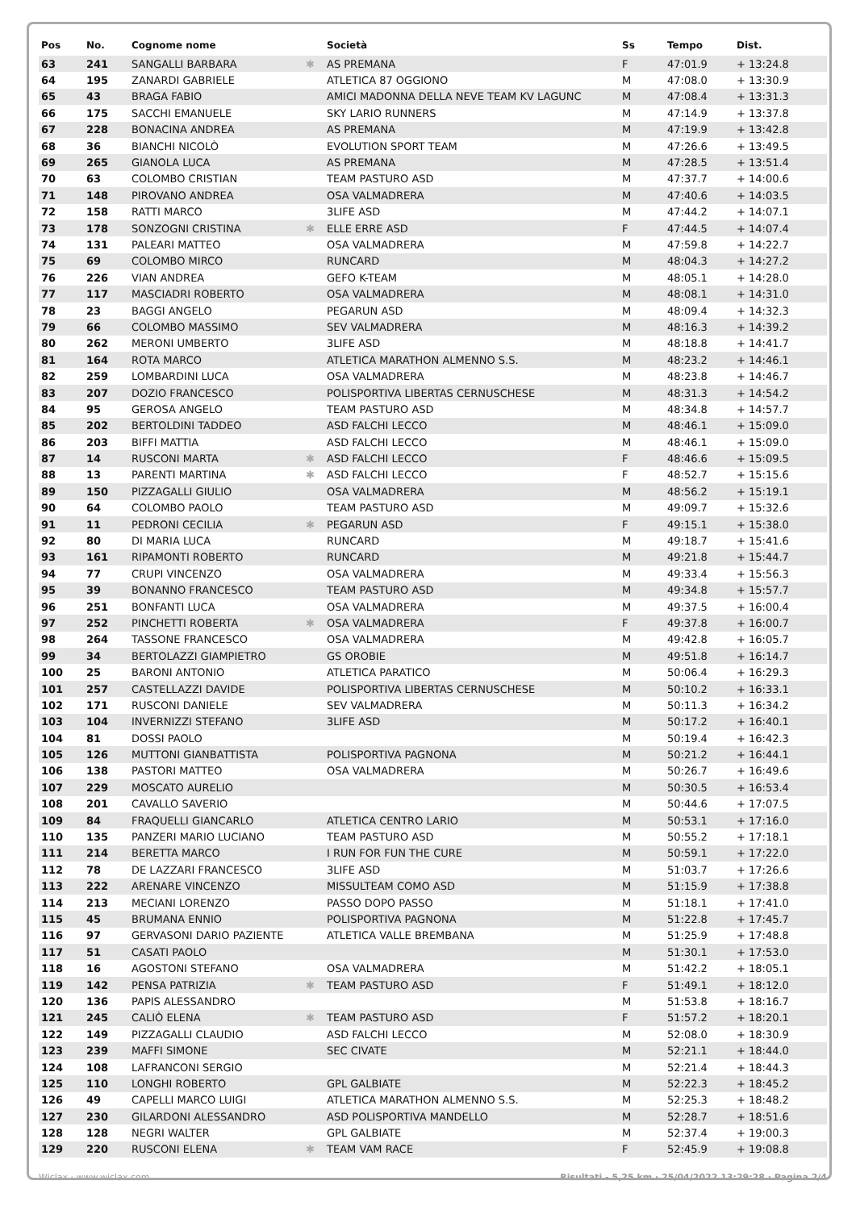| Pos | No. | Cognome nome | | Società | Ss | Tempo | Dist. |
| --- | --- | --- | --- | --- | --- | --- | --- |
| 63 | 241 | SANGALLI BARBARA | ✱ | AS PREMANA | F | 47:01.9 | + 13:24.8 |
| 64 | 195 | ZANARDI GABRIELE | | ATLETICA 87 OGGIONO | M | 47:08.0 | + 13:30.9 |
| 65 | 43 | BRAGA FABIO | | AMICI MADONNA DELLA NEVE TEAM KV LAGUNC | M | 47:08.4 | + 13:31.3 |
| 66 | 175 | SACCHI EMANUELE | | SKY LARIO RUNNERS | M | 47:14.9 | + 13:37.8 |
| 67 | 228 | BONACINA ANDREA | | AS PREMANA | M | 47:19.9 | + 13:42.8 |
| 68 | 36 | BIANCHI NICOLÒ | | EVOLUTION SPORT TEAM | M | 47:26.6 | + 13:49.5 |
| 69 | 265 | GIANOLA LUCA | | AS PREMANA | M | 47:28.5 | + 13:51.4 |
| 70 | 63 | COLOMBO CRISTIAN | | TEAM PASTURO ASD | M | 47:37.7 | + 14:00.6 |
| 71 | 148 | PIROVANO ANDREA | | OSA VALMADRERA | M | 47:40.6 | + 14:03.5 |
| 72 | 158 | RATTI MARCO | | 3LIFE ASD | M | 47:44.2 | + 14:07.1 |
| 73 | 178 | SONZOGNI CRISTINA | ✱ | ELLE ERRE ASD | F | 47:44.5 | + 14:07.4 |
| 74 | 131 | PALEARI MATTEO | | OSA VALMADRERA | M | 47:59.8 | + 14:22.7 |
| 75 | 69 | COLOMBO MIRCO | | RUNCARD | M | 48:04.3 | + 14:27.2 |
| 76 | 226 | VIAN ANDREA | | GEFO K-TEAM | M | 48:05.1 | + 14:28.0 |
| 77 | 117 | MASCIADRI ROBERTO | | OSA VALMADRERA | M | 48:08.1 | + 14:31.0 |
| 78 | 23 | BAGGI ANGELO | | PEGARUN ASD | M | 48:09.4 | + 14:32.3 |
| 79 | 66 | COLOMBO MASSIMO | | SEV VALMADRERA | M | 48:16.3 | + 14:39.2 |
| 80 | 262 | MERONI UMBERTO | | 3LIFE ASD | M | 48:18.8 | + 14:41.7 |
| 81 | 164 | ROTA MARCO | | ATLETICA MARATHON ALMENNO S.S. | M | 48:23.2 | + 14:46.1 |
| 82 | 259 | LOMBARDINI LUCA | | OSA VALMADRERA | M | 48:23.8 | + 14:46.7 |
| 83 | 207 | DOZIO FRANCESCO | | POLISPORTIVA LIBERTAS CERNUSCHESE | M | 48:31.3 | + 14:54.2 |
| 84 | 95 | GEROSA ANGELO | | TEAM PASTURO ASD | M | 48:34.8 | + 14:57.7 |
| 85 | 202 | BERTOLDINI TADDEO | | ASD FALCHI LECCO | M | 48:46.1 | + 15:09.0 |
| 86 | 203 | BIFFI MATTIA | | ASD FALCHI LECCO | M | 48:46.1 | + 15:09.0 |
| 87 | 14 | RUSCONI MARTA | ✱ | ASD FALCHI LECCO | F | 48:46.6 | + 15:09.5 |
| 88 | 13 | PARENTI MARTINA | ✱ | ASD FALCHI LECCO | F | 48:52.7 | + 15:15.6 |
| 89 | 150 | PIZZAGALLI GIULIO | | OSA VALMADRERA | M | 48:56.2 | + 15:19.1 |
| 90 | 64 | COLOMBO PAOLO | | TEAM PASTURO ASD | M | 49:09.7 | + 15:32.6 |
| 91 | 11 | PEDRONI CECILIA | ✱ | PEGARUN ASD | F | 49:15.1 | + 15:38.0 |
| 92 | 80 | DI MARIA LUCA | | RUNCARD | M | 49:18.7 | + 15:41.6 |
| 93 | 161 | RIPAMONTI ROBERTO | | RUNCARD | M | 49:21.8 | + 15:44.7 |
| 94 | 77 | CRUPI VINCENZO | | OSA VALMADRERA | M | 49:33.4 | + 15:56.3 |
| 95 | 39 | BONANNO FRANCESCO | | TEAM PASTURO ASD | M | 49:34.8 | + 15:57.7 |
| 96 | 251 | BONFANTI LUCA | | OSA VALMADRERA | M | 49:37.5 | + 16:00.4 |
| 97 | 252 | PINCHETTI ROBERTA | ✱ | OSA VALMADRERA | F | 49:37.8 | + 16:00.7 |
| 98 | 264 | TASSONE FRANCESCO | | OSA VALMADRERA | M | 49:42.8 | + 16:05.7 |
| 99 | 34 | BERTOLAZZI GIAMPIETRO | | GS OROBIE | M | 49:51.8 | + 16:14.7 |
| 100 | 25 | BARONI ANTONIO | | ATLETICA PARATICO | M | 50:06.4 | + 16:29.3 |
| 101 | 257 | CASTELLAZZI DAVIDE | | POLISPORTIVA LIBERTAS CERNUSCHESE | M | 50:10.2 | + 16:33.1 |
| 102 | 171 | RUSCONI DANIELE | | SEV VALMADRERA | M | 50:11.3 | + 16:34.2 |
| 103 | 104 | INVERNIZZI STEFANO | | 3LIFE ASD | M | 50:17.2 | + 16:40.1 |
| 104 | 81 | DOSSI PAOLO | | | M | 50:19.4 | + 16:42.3 |
| 105 | 126 | MUTTONI GIANBATTISTA | | POLISPORTIVA PAGNONA | M | 50:21.2 | + 16:44.1 |
| 106 | 138 | PASTORI MATTEO | | OSA VALMADRERA | M | 50:26.7 | + 16:49.6 |
| 107 | 229 | MOSCATO AURELIO | | | M | 50:30.5 | + 16:53.4 |
| 108 | 201 | CAVALLO SAVERIO | | | M | 50:44.6 | + 17:07.5 |
| 109 | 84 | FRAQUELLI GIANCARLO | | ATLETICA CENTRO LARIO | M | 50:53.1 | + 17:16.0 |
| 110 | 135 | PANZERI MARIO LUCIANO | | TEAM PASTURO ASD | M | 50:55.2 | + 17:18.1 |
| 111 | 214 | BERETTA MARCO | | I RUN FOR FUN THE CURE | M | 50:59.1 | + 17:22.0 |
| 112 | 78 | DE LAZZARI FRANCESCO | | 3LIFE ASD | M | 51:03.7 | + 17:26.6 |
| 113 | 222 | ARENARE VINCENZO | | MISSULTEAM COMO ASD | M | 51:15.9 | + 17:38.8 |
| 114 | 213 | MECIANI LORENZO | | PASSO DOPO PASSO | M | 51:18.1 | + 17:41.0 |
| 115 | 45 | BRUMANA ENNIO | | POLISPORTIVA PAGNONA | M | 51:22.8 | + 17:45.7 |
| 116 | 97 | GERVASONI DARIO PAZIENTE | | ATLETICA VALLE BREMBANA | M | 51:25.9 | + 17:48.8 |
| 117 | 51 | CASATI PAOLO | | | M | 51:30.1 | + 17:53.0 |
| 118 | 16 | AGOSTONI STEFANO | | OSA VALMADRERA | M | 51:42.2 | + 18:05.1 |
| 119 | 142 | PENSA PATRIZIA | ✱ | TEAM PASTURO ASD | F | 51:49.1 | + 18:12.0 |
| 120 | 136 | PAPIS ALESSANDRO | | | M | 51:53.8 | + 18:16.7 |
| 121 | 245 | CALIÒ ELENA | ✱ | TEAM PASTURO ASD | F | 51:57.2 | + 18:20.1 |
| 122 | 149 | PIZZAGALLI CLAUDIO | | ASD FALCHI LECCO | M | 52:08.0 | + 18:30.9 |
| 123 | 239 | MAFFI SIMONE | | SEC CIVATE | M | 52:21.1 | + 18:44.0 |
| 124 | 108 | LAFRANCONI SERGIO | | | M | 52:21.4 | + 18:44.3 |
| 125 | 110 | LONGHI ROBERTO | | GPL GALBIATE | M | 52:22.3 | + 18:45.2 |
| 126 | 49 | CAPELLI MARCO LUIGI | | ATLETICA MARATHON ALMENNO S.S. | M | 52:25.3 | + 18:48.2 |
| 127 | 230 | GILARDONI ALESSANDRO | | ASD POLISPORTIVA MANDELLO | M | 52:28.7 | + 18:51.6 |
| 128 | 128 | NEGRI WALTER | | GPL GALBIATE | M | 52:37.4 | + 19:00.3 |
| 129 | 220 | RUSCONI ELENA | ✱ | TEAM VAM RACE | F | 52:45.9 | + 19:08.8 |
Wiclax · www.wiclax.com Risultati - 5,25 km · 25/04/2022 13:29:28 · Pagina 2/4